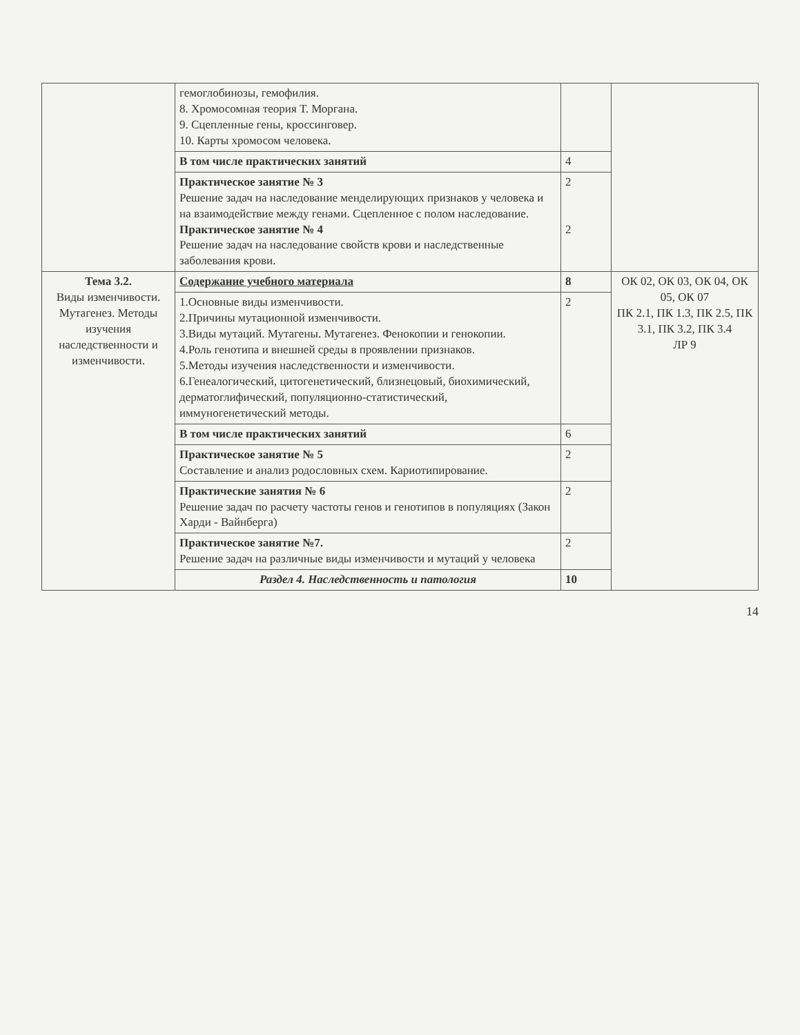| | гемоглобинозы, гемофилия. 8. Хромосомная теория Т. Моргана. 9. Сцепленные гены, кроссинговер. 10. Карты хромосом человека. | | |
| | В том числе практических занятий | 4 | |
| | Практическое занятие № 3 Решение задач на наследование менделирующих признаков у человека и на взаимодействие между генами. Сцепленное с полом наследование. Практическое занятие № 4 Решение задач на наследование свойств крови и наследственные заболевания крови. | 2 2 | |
| Тема 3.2. Виды изменчивости. Мутагенез. Методы изучения наследственности и изменчивости. | Содержание учебного материала | 8 | ОК 02, ОК 03, ОК 04, ОК 05, ОК 07 ПК 2.1, ПК 1.3, ПК 2.5, ПК 3.1, ПК 3.2, ПК 3.4 ЛР 9 |
| | 1.Основные виды изменчивости. 2.Причины мутационной изменчивости. 3.Виды мутаций. Мутагены. Мутагенез. Фенокопии и генокопии. 4.Роль генотипа и внешней среды в проявлении признаков. 5.Методы изучения наследственности и изменчивости. 6.Генеалогический, цитогенетический, близнецовый, биохимический, дерматоглифический, популяционно-статистический, иммуногенетический методы. | 2 | |
| | В том числе практических занятий | 6 | |
| | Практическое занятие № 5 Составление и анализ родословных схем. Кариотипирование. | 2 | |
| | Практические занятия № 6 Решение задач по расчету частоты генов и генотипов в популяциях (Закон Харди - Вайнберга) | 2 | |
| | Практическое занятие №7. Решение задач на различные виды изменчивости и мутаций у человека | 2 | |
| | Раздел 4. Наследственность и патология | 10 | |
14